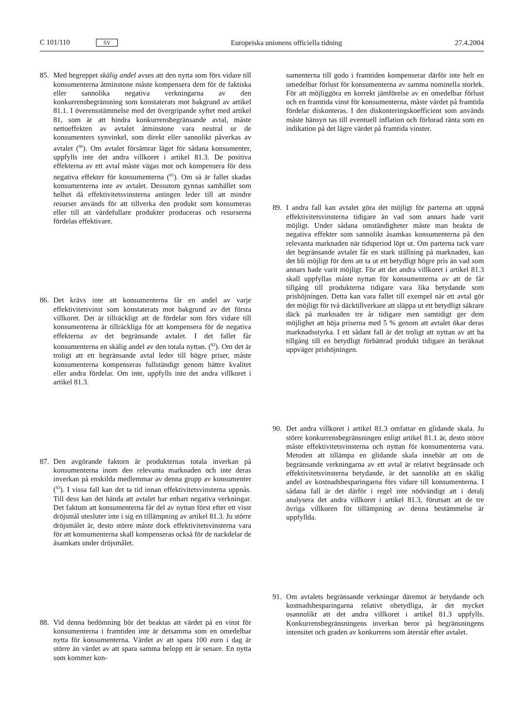C 101/110 SV Europeiska unionens officiella tidning 27.4.2004
85. Med begreppet skälig andel avses att den nytta som förs vidare till konsumenterna åtminstone måste kompensera dem för de faktiska eller sannolika negativa verkningarna av den konkurrensbegränsning som konstaterats mot bakgrund av artikel 81.1. I överensstämmelse med det övergripande syftet med artikel 81, som är att hindra konkurrensbegränsande avtal, måste nettoeffekten av avtalet åtminstone vara neutral ur de konsumenters synvinkel, som direkt eller sannolikt påverkas av avtalet (<sup>80</sup>). Om avtalet försämrar läget för sådana konsumenter, uppfylls inte det andra villkoret i artikel 81.3. De positiva effekterna av ett avtal måste vägas mot och kompensera för dess negativa effekter för konsumenterna (<sup>81</sup>). Om så är fallet skadas konsumenterna inte av avtalet. Dessutom gynnas samhället som helhet då effektivitetsvinsterna antingen leder till att mindre resurser används för att tillverka den produkt som konsumeras eller till att värdefullare produkter produceras och resurserna fördelas effektivare.
86. Det krävs inte att konsumenterna får en andel av varje effektivitetsvinst som konstaterats mot bakgrund av det första villkoret. Det är tillräckligt att de fördelar som förs vidare till konsumenterna är tillräckliga för att kompensera för de negativa effekterna av det begränsande avtalet. I det fallet får konsumenterna en skälig andel av den totala nyttan. (<sup>82</sup>). Om det är troligt att ett begränsande avtal leder till högre priser, måste konsumenterna kompenseras fullständigt genom bättre kvalitet eller andra fördelar. Om inte, uppfylls inte det andra villkoret i artikel 81.3.
87. Den avgörande faktorn är produkternas totala inverkan på konsumenterna inom den relevanta marknaden och inte deras inverkan på enskilda medlemmar av denna grupp av konsumenter (<sup>83</sup>). I vissa fall kan det ta tid innan effektivitetsvinsterna uppnås. Till dess kan det hända att avtalet har enbart negativa verkningar. Det faktum att konsumenterna får del av nyttan först efter ett visst dröjsmål utesluter inte i sig en tillämpning av artikel 81.3. Ju större dröjsmålet är, desto större måste dock effektivitetsvinsterna vara för att konsumenterna skall kompenseras också för de nackdelar de åsamkats under dröjsmålet.
88. Vid denna bedömning bör det beaktas att värdet på en vinst för konsumenterna i framtiden inte är detsamma som en omedelbar nytta för konsumenterna. Värdet av att spara 100 euro i dag är större än värdet av att spara samma belopp ett år senare. En nytta som kommer kon-
sumenterna till godo i framtiden kompenserar därför inte helt en omedelbar förlust för konsumenterna av samma nominella storlek. För att möjliggöra en korrekt jämförelse av en omedelbar förlust och en framtida vinst för konsumenterna, måste värdet på framtida fördelar diskonteras. I den diskonteringskoefficient som används måste hänsyn tas till eventuell inflation och förlorad ränta som en indikation på det lägre värdet på framtida vinster.
89. I andra fall kan avtalet göra det möjligt för parterna att uppnå effektivitetsvinsterna tidigare än vad som annars hade varit möjligt. Under sådana omständigheter måste man beakta de negativa effekter som sannolikt åsamkas konsumenterna på den relevanta marknaden när tidsperiod löpt ut. Om parterna tack vare det begränsande avtalet får en stark ställning på marknaden, kan det bli möjligt för dem att ta ut ett betydligt högre pris än vad som annars hade varit möjligt. För att det andra villkoret i artikel 81.3 skall uppfyllas måste nyttan för konsumenterna av att de får tillgång till produkterna tidigare vara lika betydande som prishöjningen. Detta kan vara fallet till exempel när ett avtal gör det möjligt för två däcktillverkare att släppa ut ett betydligt säkrare däck på marknaden tre år tidigare men samtidigt ger dem möjlighet att höja priserna med 5 % genom att avtalet ökar deras marknadsstyrka. I ett sådant fall är det troligt att nyttan av att ha tillgång till en betydligt förbättrad produkt tidigare än beräknat uppväger prishöjningen.
90. Det andra villkoret i artikel 81.3 omfattar en glidande skala. Ju större konkurrensbegränsningen enligt artikel 81.1 är, desto större måste effektivitetsvinsterna och nyttan för konsumenterna vara. Metoden att tillämpa en glidande skala innebär att om de begränsande verkningarna av ett avtal är relativt begränsade och effektivitetsvinsterna betydande, är det sannolikt att en skälig andel av kostnadsbesparingarna förs vidare till konsumenterna. I sådana fall är det därför i regel inte nödvändigt att i detalj analysera det andra villkoret i artikel 81.3, förutsatt att de tre övriga villkoren för tillämpning av denna bestämmelse är uppfyllda.
91. Om avtalets begränsande verkningar däremot är betydande och kostnadsbesparingarna relativt obetydliga, är det mycket osannolikt att det andra villkoret i artikel 81.3 uppfylls. Konkurrensbegränsningens inverkan beror på begränsningens intensitet och graden av konkurrens som återstår efter avtalet.